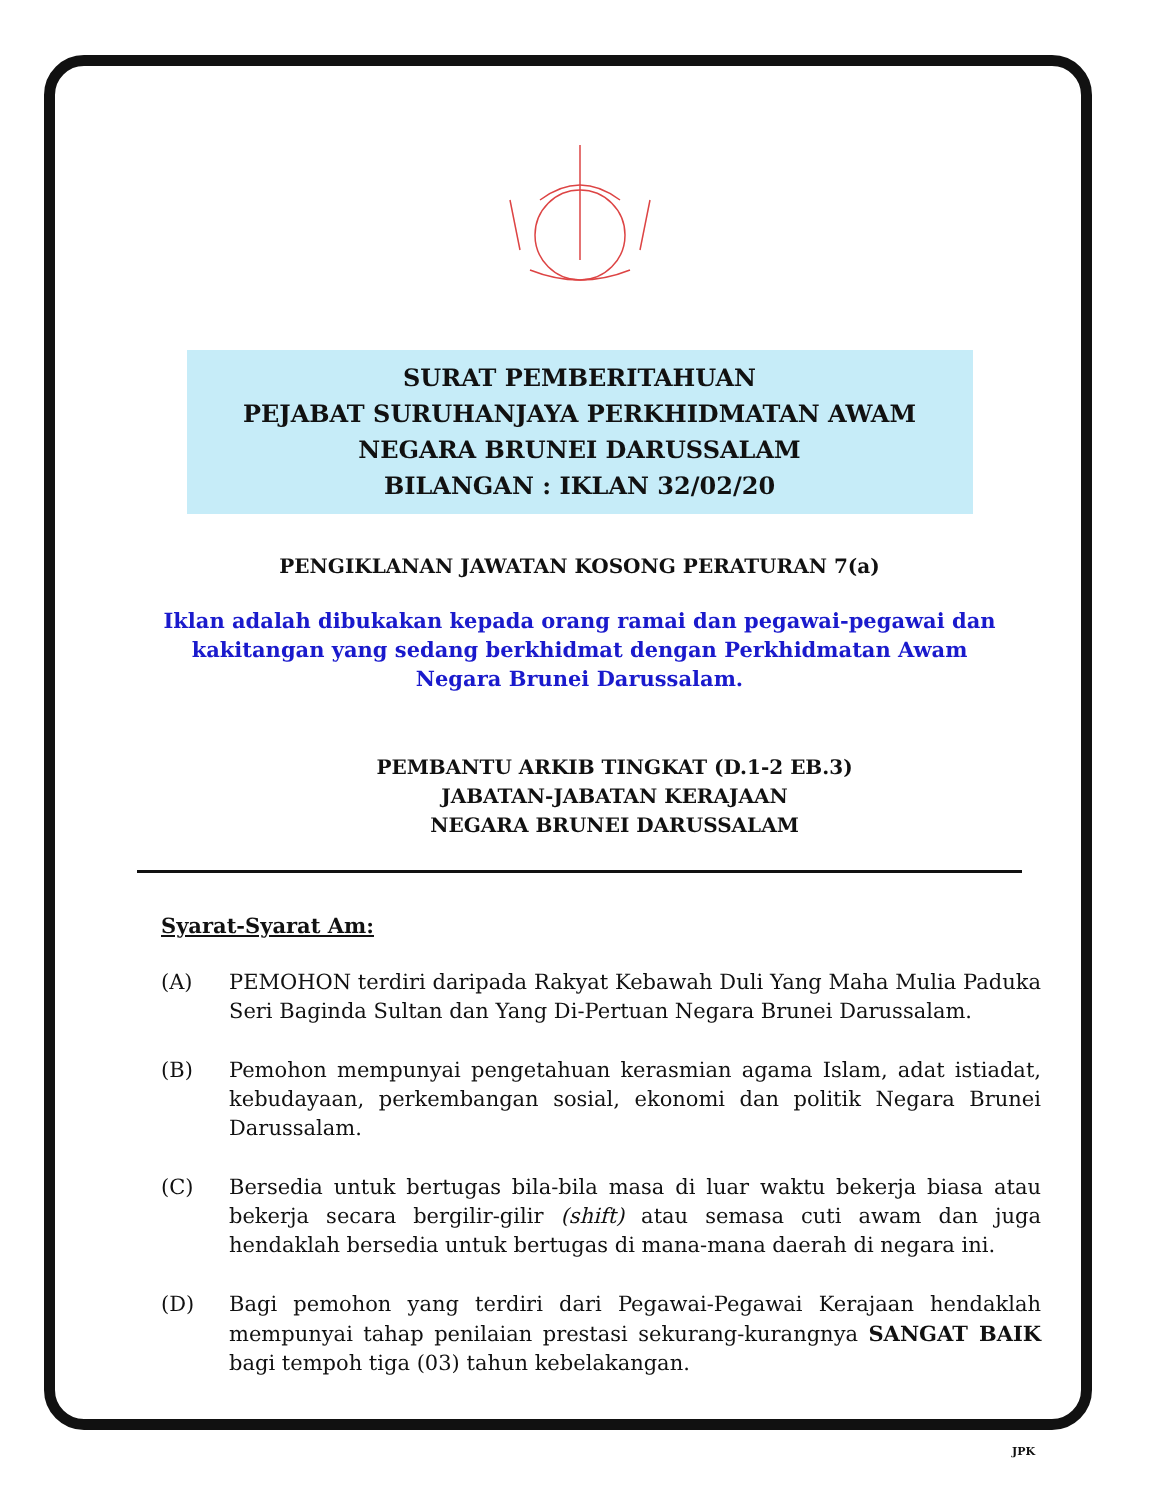SURAT PEMBERITAHUAN
PEJABAT SURUHANJAYA PERKHIDMATAN AWAM
NEGARA BRUNEI DARUSSALAM
BILANGAN : IKLAN 32/02/20
PENGIKLANAN JAWATAN KOSONG PERATURAN 7(a)
Iklan adalah dibukakan kepada orang ramai dan pegawai-pegawai dan
kakitangan yang sedang berkhidmat dengan Perkhidmatan Awam
Negara Brunei Darussalam.
PEMBANTU ARKIB TINGKAT (D.1-2 EB.3)
JABATAN-JABATAN KERAJAAN
NEGARA BRUNEI DARUSSALAM
Syarat-Syarat Am:
(A) PEMOHON terdiri daripada Rakyat Kebawah Duli Yang Maha Mulia Paduka Seri Baginda Sultan dan Yang Di-Pertuan Negara Brunei Darussalam.
(B) Pemohon mempunyai pengetahuan kerasmian agama Islam, adat istiadat, kebudayaan, perkembangan sosial, ekonomi dan politik Negara Brunei Darussalam.
(C) Bersedia untuk bertugas bila-bila masa di luar waktu bekerja biasa atau bekerja secara bergilir-gilir (shift) atau semasa cuti awam dan juga hendaklah bersedia untuk bertugas di mana-mana daerah di negara ini.
(D) Bagi pemohon yang terdiri dari Pegawai-Pegawai Kerajaan hendaklah mempunyai tahap penilaian prestasi sekurang-kurangnya SANGAT BAIK bagi tempoh tiga (03) tahun kebelakangan.
JPK